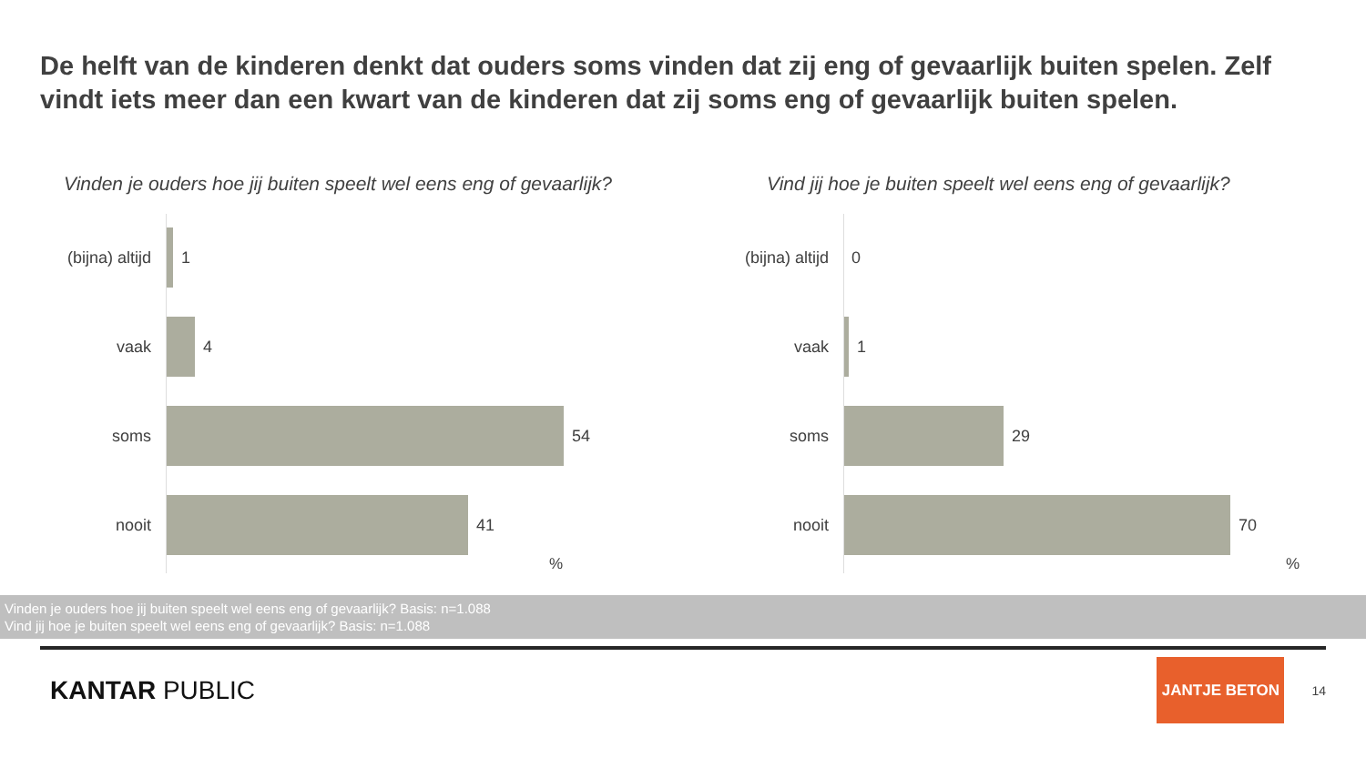De helft van de kinderen denkt dat ouders soms vinden dat zij eng of gevaarlijk buiten spelen. Zelf vindt iets meer dan een kwart van de kinderen dat zij soms eng of gevaarlijk buiten spelen.
Vinden je ouders hoe jij buiten speelt wel eens eng of gevaarlijk?
(bijna) altijd
1
vaak 4
soms 54
nooit 41
%
Vind jij hoe je buiten speelt wel eens eng of gevaarlijk?
(bijna) altijd
0
vaak 1
soms 29
nooit 70
%
Vinden je ouders hoe jij buiten speelt wel eens eng of gevaarlijk? Basis: n=1.088
Vind jij hoe je buiten speelt wel eens eng of gevaarlijk? Basis: n=1.088
KANTAR PUBLIC
JANTJE BETON
14